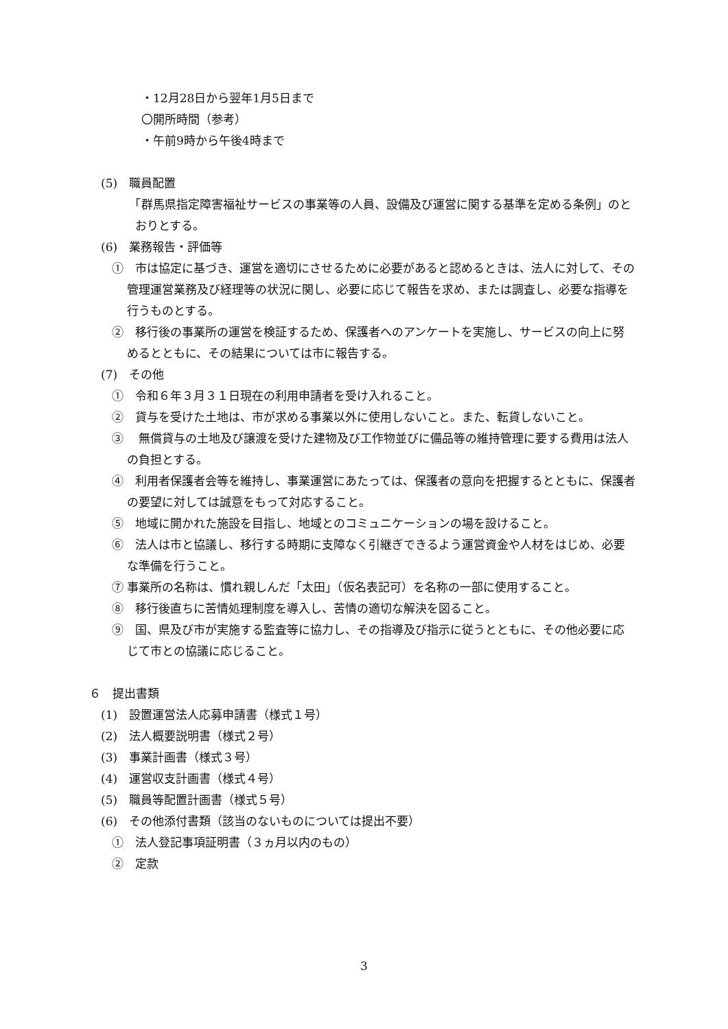・12月28日から翌年1月5日まで
〇開所時間（参考）
・午前9時から午後4時まで
(5)　職員配置
　「群馬県指定障害福祉サービスの事業等の人員、設備及び運営に関する基準を定める条例」のとおりとする。
(6)　業務報告・評価等
①　市は協定に基づき、運営を適切にさせるために必要があると認めるときは、法人に対して、その管理運営業務及び経理等の状況に関し、必要に応じて報告を求め、または調査し、必要な指導を行うものとする。
②　移行後の事業所の運営を検証するため、保護者へのアンケートを実施し、サービスの向上に努めるとともに、その結果については市に報告する。
(7)　その他
①　令和６年３月３１日現在の利用申請者を受け入れること。
②　貸与を受けた土地は、市が求める事業以外に使用しないこと。また、転貸しないこと。
③　 無償貸与の土地及び譲渡を受けた建物及び工作物並びに備品等の維持管理に要する費用は法人の負担とする。
④　利用者保護者会等を維持し、事業運営にあたっては、保護者の意向を把握するとともに、保護者の要望に対しては誠意をもって対応すること。
⑤　地域に開かれた施設を目指し、地域とのコミュニケーションの場を設けること。
⑥　法人は市と協議し、移行する時期に支障なく引継ぎできるよう運営資金や人材をはじめ、必要な準備を行うこと。
⑦ 事業所の名称は、慣れ親しんだ「太田」（仮名表記可）を名称の一部に使用すること。
⑧　移行後直ちに苦情処理制度を導入し、苦情の適切な解決を図ること。
⑨　国、県及び市が実施する監査等に協力し、その指導及び指示に従うとともに、その他必要に応じて市との協議に応じること。
６　提出書類
(1)　設置運営法人応募申請書（様式１号）
(2)　法人概要説明書（様式２号）
(3)　事業計画書（様式３号）
(4)　運営収支計画書（様式４号）
(5)　職員等配置計画書（様式５号）
(6)　その他添付書類（該当のないものについては提出不要）
①　法人登記事項証明書（３ヵ月以内のもの）
②　定款
3